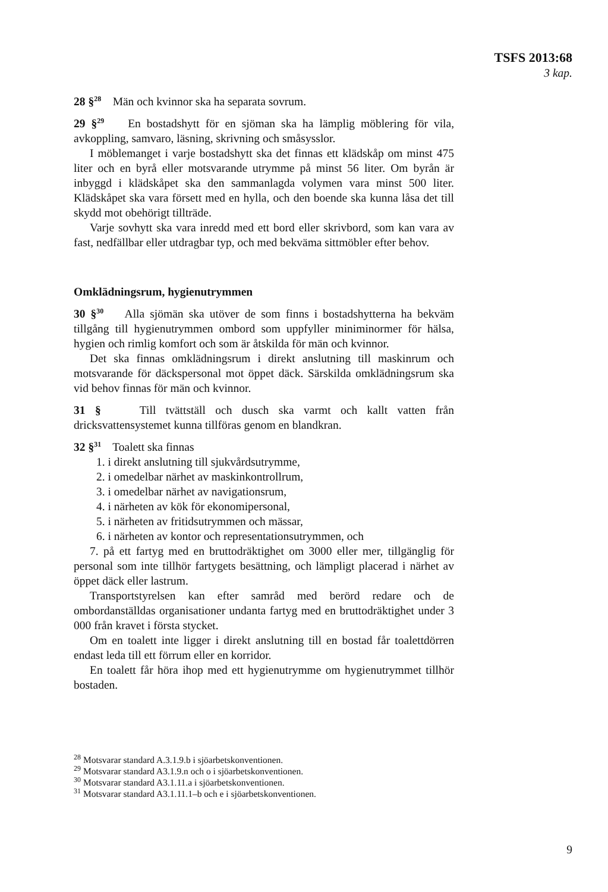TSFS 2013:68
3 kap.
28 §<sup>28</sup> Män och kvinnor ska ha separata sovrum.
29 §<sup>29</sup> En bostadshytt för en sjöman ska ha lämplig möblering för vila, avkoppling, samvaro, läsning, skrivning och småsysslor.
I möblemanget i varje bostadshytt ska det finnas ett klädskåp om minst 475 liter och en byrå eller motsvarande utrymme på minst 56 liter. Om byrån är inbyggd i klädskåpet ska den sammanlagda volymen vara minst 500 liter. Klädskåpet ska vara försett med en hylla, och den boende ska kunna låsa det till skydd mot obehörigt tillträde.
Varje sovhytt ska vara inredd med ett bord eller skrivbord, som kan vara av fast, nedfällbar eller utdragbar typ, och med bekväma sittmöbler efter behov.
Omklädningsrum, hygienutrymmen
30 §<sup>30</sup> Alla sjömän ska utöver de som finns i bostadshytterna ha bekväm tillgång till hygienutrymmen ombord som uppfyller miniminormer för hälsa, hygien och rimlig komfort och som är åtskilda för män och kvinnor.
Det ska finnas omklädningsrum i direkt anslutning till maskinrum och motsvarande för däckspersonal mot öppet däck. Särskilda omklädningsrum ska vid behov finnas för män och kvinnor.
31 § Till tvättställ och dusch ska varmt och kallt vatten från dricksvattensystemet kunna tillföras genom en blandkran.
32 §<sup>31</sup> Toalett ska finnas
1. i direkt anslutning till sjukvårdsutrymme,
2. i omedelbar närhet av maskinkontrollrum,
3. i omedelbar närhet av navigationsrum,
4. i närheten av kök för ekonomipersonal,
5. i närheten av fritidsutrymmen och mässar,
6. i närheten av kontor och representationsutrymmen, och
7. på ett fartyg med en bruttodräktighet om 3000 eller mer, tillgänglig för personal som inte tillhör fartygets besättning, och lämpligt placerad i närhet av öppet däck eller lastrum.
Transportstyrelsen kan efter samråd med berörd redare och de ombordanställdas organisationer undanta fartyg med en bruttodräktighet under 3 000 från kravet i första stycket.
Om en toalett inte ligger i direkt anslutning till en bostad får toalettdörren endast leda till ett förrum eller en korridor.
En toalett får höra ihop med ett hygienutrymme om hygienutrymmet tillhör bostaden.
<sup>28</sup> Motsvarar standard A.3.1.9.b i sjöarbetskonventionen.
<sup>29</sup> Motsvarar standard A3.1.9.n och o i sjöarbetskonventionen.
<sup>30</sup> Motsvarar standard A3.1.11.a i sjöarbetskonventionen.
<sup>31</sup> Motsvarar standard A3.1.11.1–b och e i sjöarbetskonventionen.
9